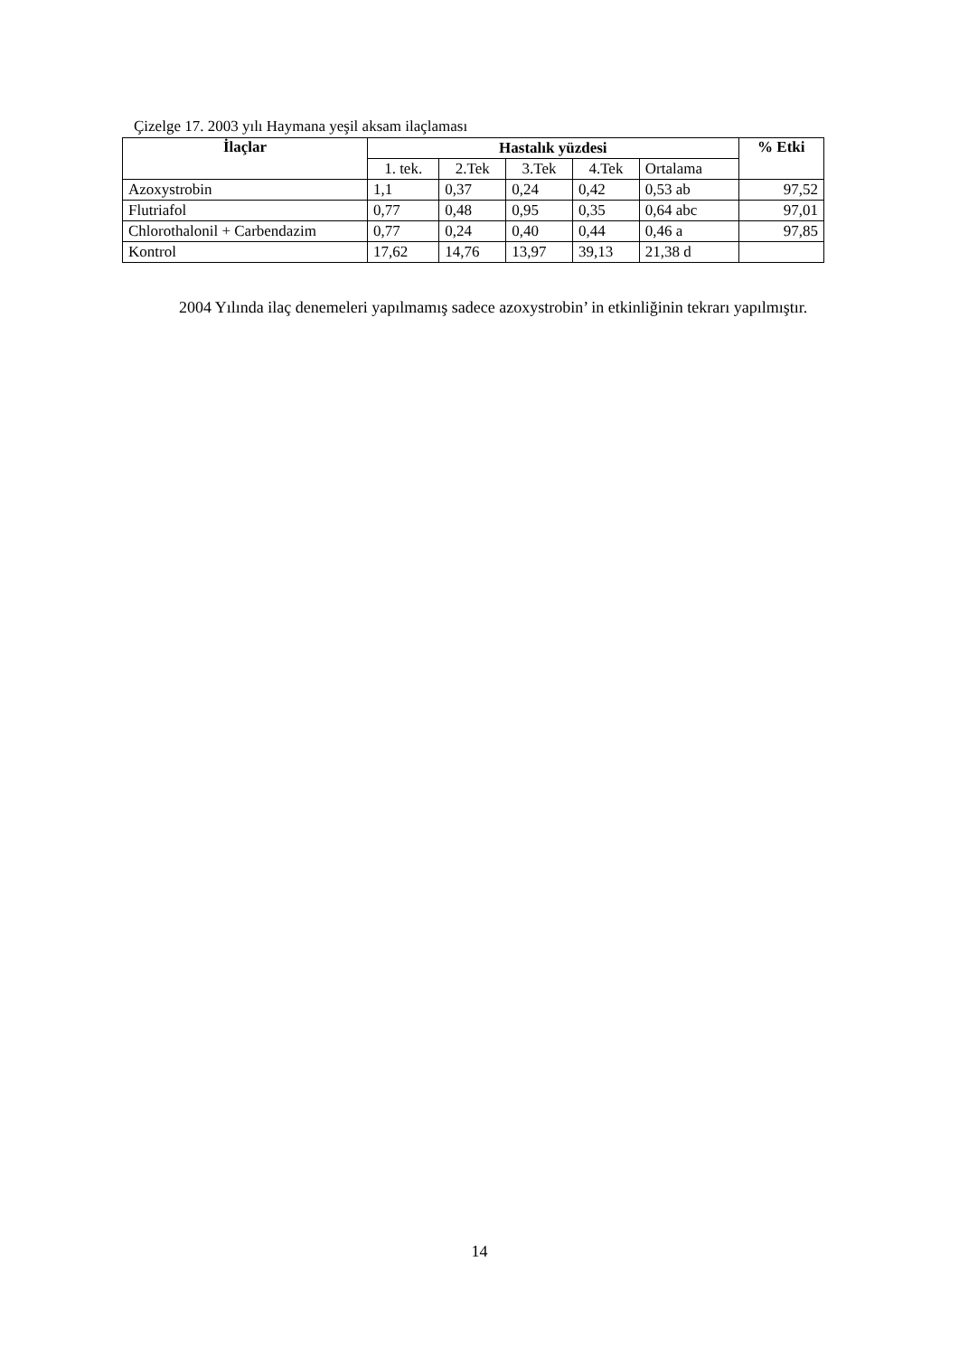Çizelge 17. 2003 yılı Haymana yeşil aksam ilaçlaması
| İlaçlar | Hastalık yüzdesi | | | | | % Etki |
| --- | --- | --- | --- | --- | --- | --- |
| | 1. tek. | 2.Tek | 3.Tek | 4.Tek | Ortalama | |
| Azoxystrobin | 1,1 | 0,37 | 0,24 | 0,42 | 0,53 ab | 97,52 |
| Flutriafol | 0,77 | 0,48 | 0,95 | 0,35 | 0,64 abc | 97,01 |
| Chlorothalonil + Carbendazim | 0,77 | 0,24 | 0,40 | 0,44 | 0,46 a | 97,85 |
| Kontrol | 17,62 | 14,76 | 13,97 | 39,13 | 21,38 d | |
2004 Yılında ilaç denemeleri yapılmamış sadece azoxystrobin’ in etkinliğinin tekrarı yapılmıştır.
14